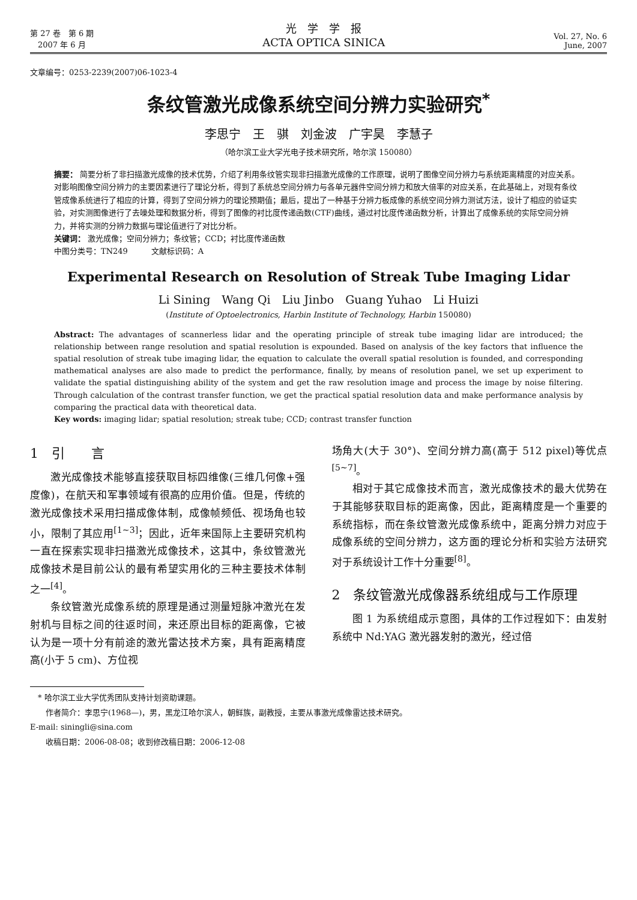第 27 卷　第 6 期
　2007 年 6 月
光　学　学　报
ACTA OPTICA SINICA
Vol. 27, No. 6
June, 2007
文章编号：0253-2239(2007)06-1023-4
条纹管激光成像系统空间分辨力实验研究<sup>*</sup>
李思宁　王　骐　刘金波　广宇昊　李慧子
（哈尔滨工业大学光电子技术研究所，哈尔滨 150080）
摘要： 简要分析了非扫描激光成像的技术优势，介绍了利用条纹管实现非扫描激光成像的工作原理，说明了图像空间分辨力与系统距离精度的对应关系。对影响图像空间分辨力的主要因素进行了理论分析，得到了系统总空间分辨力与各单元器件空间分辨力和放大倍率的对应关系，在此基础上，对现有条纹管成像系统进行了相应的计算，得到了空间分辨力的理论预期值；最后，提出了一种基于分辨力板成像的系统空间分辨力测试方法，设计了相应的验证实验，对实测图像进行了去噪处理和数据分析，得到了图像的衬比度传递函数(CTF)曲线，通过衬比度传递函数分析，计算出了成像系统的实际空间分辨力，并将实测的分辨力数据与理论值进行了对比分析。
关键词： 激光成像；空间分辨力；条纹管；CCD；衬比度传递函数
中图分类号：TN249　　　文献标识码：A
Experimental Research on Resolution of Streak Tube Imaging Lidar
Li Sining　Wang Qi　Liu Jinbo　Guang Yuhao　Li Huizi
(Institute of Optoelectronics, Harbin Institute of Technology, Harbin 150080)
Abstract: The advantages of scannerless lidar and the operating principle of streak tube imaging lidar are introduced; the relationship between range resolution and spatial resolution is expounded. Based on analysis of the key factors that influence the spatial resolution of streak tube imaging lidar, the equation to calculate the overall spatial resolution is founded, and corresponding mathematical analyses are also made to predict the performance, finally, by means of resolution panel, we set up experiment to validate the spatial distinguishing ability of the system and get the raw resolution image and process the image by noise filtering. Through calculation of the contrast transfer function, we get the practical spatial resolution data and make performance analysis by comparing the practical data with theoretical data.
Key words: imaging lidar; spatial resolution; streak tube; CCD; contrast transfer function
1　引　　言
激光成像技术能够直接获取目标四维像(三维几何像+强度像)，在航天和军事领域有很高的应用价值。但是，传统的激光成像技术采用扫描成像体制，成像帧频低、视场角也较小，限制了其应用<sup>[1~3]</sup>；因此，近年来国际上主要研究机构一直在探索实现非扫描激光成像技术，这其中，条纹管激光成像技术是目前公认的最有希望实用化的三种主要技术体制之一<sup>[4]</sup>。
条纹管激光成像系统的原理是通过测量短脉冲激光在发射机与目标之间的往返时间，来还原出目标的距离像，它被认为是一项十分有前途的激光雷达技术方案，具有距离精度高(小于 5 cm)、方位视
场角大(大于 30°)、空间分辨力高(高于 512 pixel)等优点<sup>[5~7]</sup>。
相对于其它成像技术而言，激光成像技术的最大优势在于其能够获取目标的距离像，因此，距离精度是一个重要的系统指标，而在条纹管激光成像系统中，距离分辨力对应于成像系统的空间分辨力，这方面的理论分析和实验方法研究对于系统设计工作十分重要<sup>[8]</sup>。
2　条纹管激光成像器系统组成与工作原理
图 1 为系统组成示意图，具体的工作过程如下：由发射系统中 Nd:YAG 激光器发射的激光，经过倍
　* 哈尔滨工业大学优秀团队支持计划资助课题。
　　作者简介：李思宁(1968—)，男，黑龙江哈尔滨人，朝鲜族，副教授，主要从事激光成像雷达技术研究。
E-mail: siningli@sina.com
　　收稿日期：2006-08-08；收到修改稿日期：2006-12-08